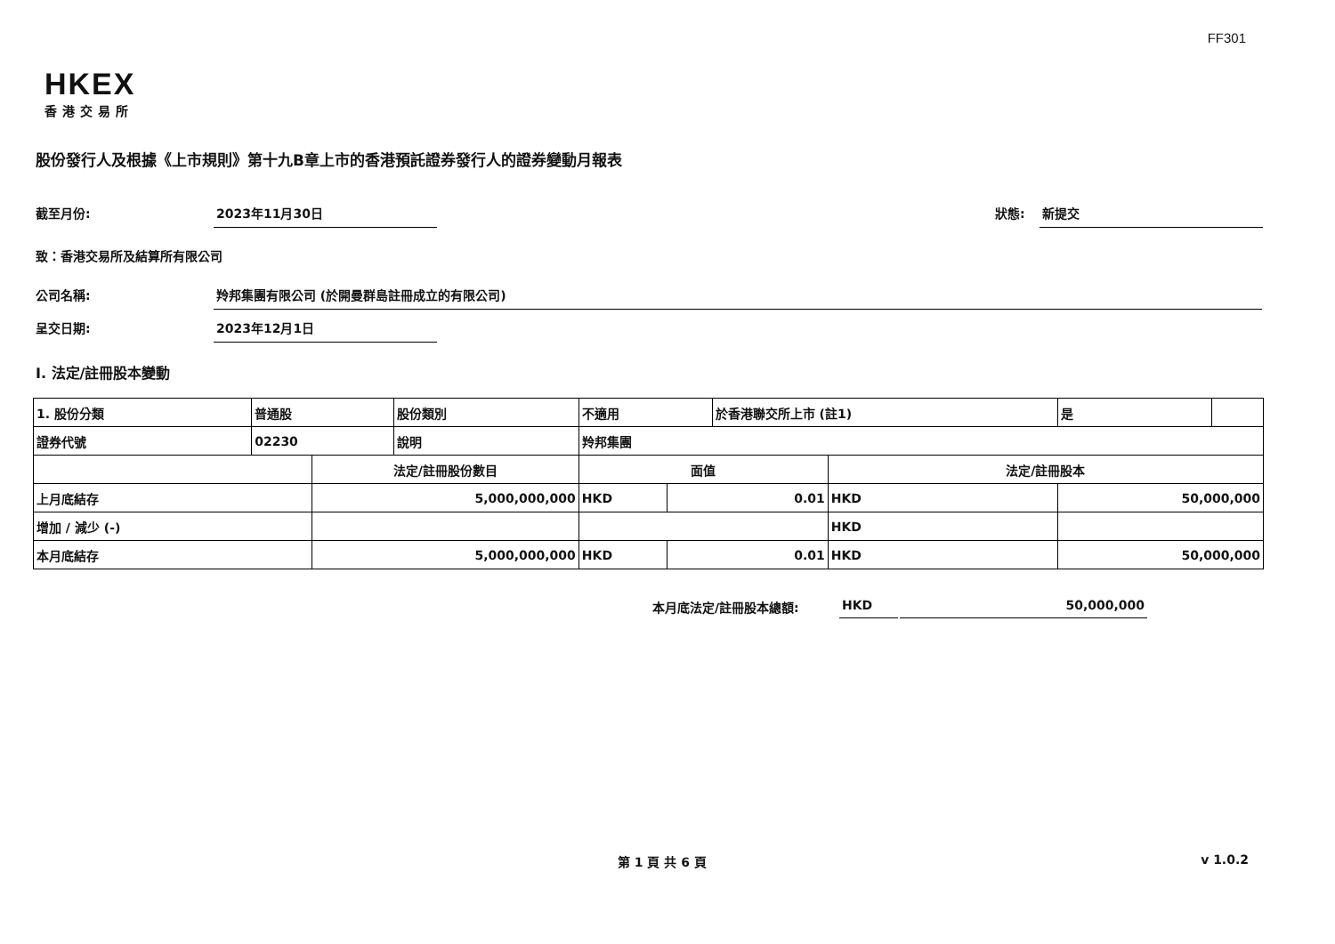FF301
HKEX
香港交易所
股份發行人及根據《上市規則》第十九B章上市的香港預託證券發行人的證券變動月報表
截至月份: 2023年11月30日
狀態: 新提交
致：香港交易所及結算所有限公司
公司名稱: 羚邦集團有限公司 (於開曼群島註冊成立的有限公司)
呈交日期: 2023年12月1日
I. 法定/註冊股本變動
| 1. 股份分類 | 普通股 | | 股份類別 | 不適用 | | | 於香港聯交所上市 (註1) | | 是 | |
| 證券代號 | 02230 | | 說明 | 羚邦集團 | | | | | | |
| | | 法定/註冊股份數目 | | | 面值 | | | 法定/註冊股本 | | |
| 上月底結存 | | 5,000,000,000 | | | HKD | 0.01 | | HKD | 50,000,000 | |
| 增加 / 減少 (-) | | | | | | | | HKD | | |
| 本月底結存 | | 5,000,000,000 | | | HKD | 0.01 | | HKD | 50,000,000 | |
本月底法定/註冊股本總額: HKD 50,000,000
第 1 頁 共 6 頁 v 1.0.2